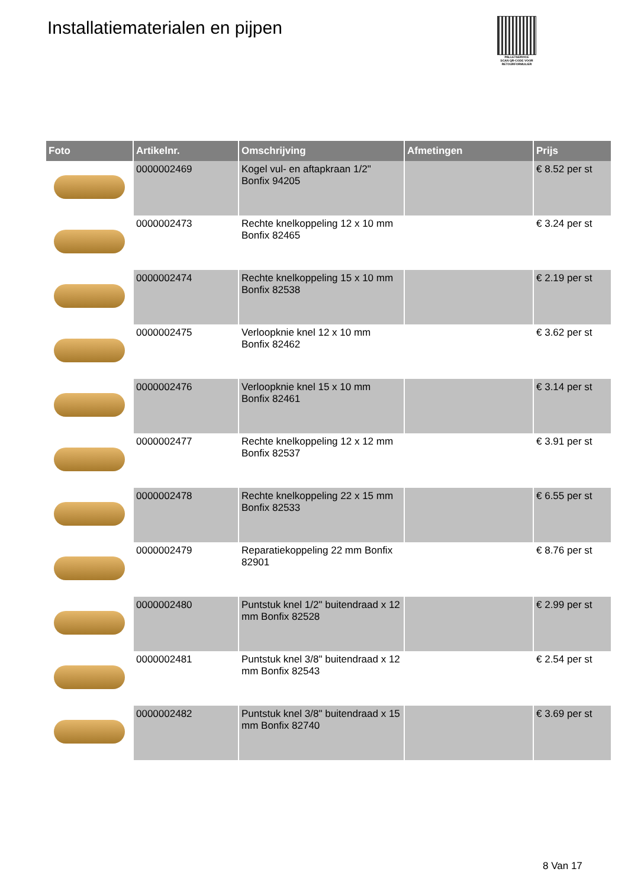Installatiematerialen en pijpen
PALLETSERVICE
SCAN QR-CODE VOOR RETOURFORMULIER
| Foto | Artikelnr. | Omschrijving | Afmetingen | Prijs |
| --- | --- | --- | --- | --- |
| | 0000002469 | Kogel vul- en aftapkraan 1/2" Bonfix 94205 | | € 8.52 per st |
| | 0000002473 | Rechte knelkoppeling 12 x 10 mm Bonfix 82465 | | € 3.24 per st |
| | 0000002474 | Rechte knelkoppeling 15 x 10 mm Bonfix 82538 | | € 2.19 per st |
| | 0000002475 | Verloopknie knel 12 x 10 mm Bonfix 82462 | | € 3.62 per st |
| | 0000002476 | Verloopknie knel 15 x 10 mm Bonfix 82461 | | € 3.14 per st |
| | 0000002477 | Rechte knelkoppeling 12 x 12 mm Bonfix 82537 | | € 3.91 per st |
| | 0000002478 | Rechte knelkoppeling 22 x 15 mm Bonfix 82533 | | € 6.55 per st |
| | 0000002479 | Reparatiekoppeling 22 mm Bonfix 82901 | | € 8.76 per st |
| | 0000002480 | Puntstuk knel 1/2" buitendraad x 12 mm Bonfix 82528 | | € 2.99 per st |
| | 0000002481 | Puntstuk knel 3/8" buitendraad x 12 mm Bonfix 82543 | | € 2.54 per st |
| | 0000002482 | Puntstuk knel 3/8" buitendraad x 15 mm Bonfix 82740 | | € 3.69 per st |
8 Van 17